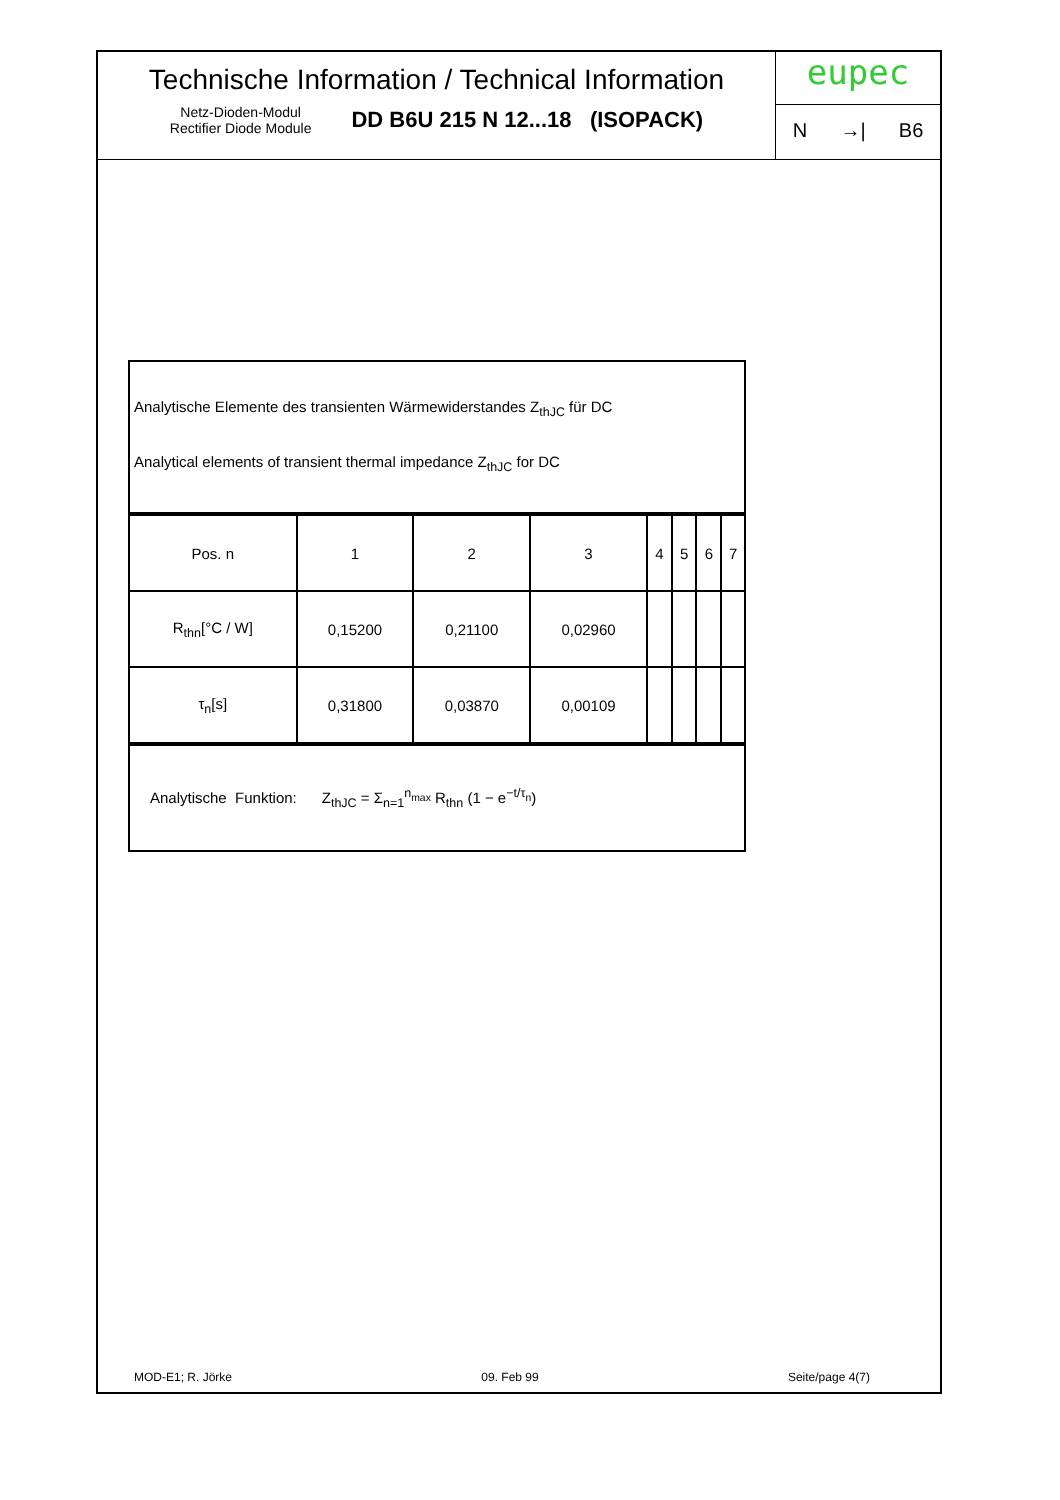Technische Information / Technical Information
Netz-Dioden-Modul
Rectifier Diode Module
DD B6U 215 N 12...18 (ISOPACK)
eupec
N →| B6
Analytische Elemente des transienten Wärmewiderstandes Z<sub>thJC</sub> für DC
Analytical elements of transient thermal impedance Z<sub>thJC</sub> for DC
| Pos. n | 1 | 2 | 3 | 4 | 5 | 6 | 7 |
| R<sub>thn</sub>[°C / W] | 0,15200 | 0,21100 | 0,02960 | | | | |
| τ<sub>n</sub>[s] | 0,31800 | 0,03870 | 0,00109 | | | | |
Analytische Funktion: Z<sub>thJC</sub> = Σ<sub>n=1</sub><sup>n<sub>max</sub></sup> R<sub>thn</sub> (1 − e<sup>−t/τ<sub>n</sub></sup>)
MOD-E1; R. Jörke 09. Feb 99 Seite/page 4(7)